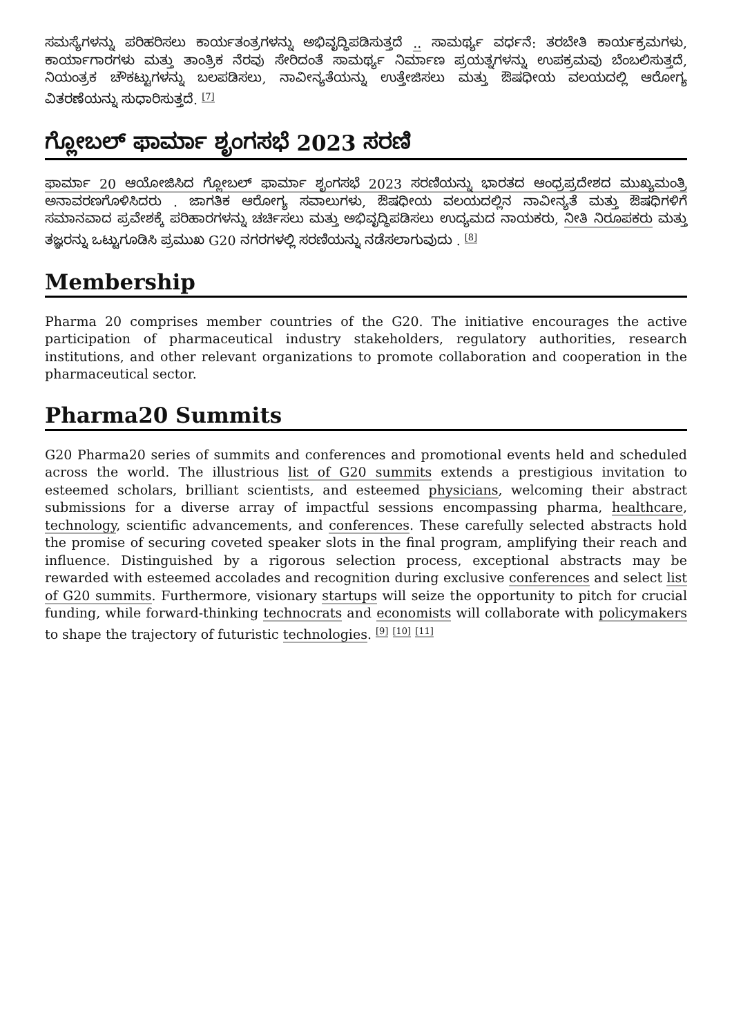ಸಮಸ್ಯೆಗಳನ್ನು ಪರಿಹರಿಸಲು ಕಾರ್ಯತಂತ್ರಗಳನ್ನು ಅಭಿವೃದ್ಧಿಪಡಿಸುತ್ತದೆ .. ಸಾಮರ್ಥ್ಯ ವರ್ಧನೆ: ತರಬೇತಿ ಕಾರ್ಯಕ್ರಮಗಳು, ಕಾರ್ಯಾಗಾರಗಳು ಮತ್ತು ತಾಂತ್ರಿಕ ನೆರವು ಸೇರಿದಂತೆ ಸಾಮರ್ಥ್ಯ ನಿರ್ಮಾಣ ಪ್ರಯತ್ನಗಳನ್ನು ಉಪಕ್ರಮವು ಬೆಂಬಲಿಸುತ್ತದೆ, ನಿಯಂತ್ರಕ ಚೌಕಟ್ಟುಗಳನ್ನು ಬಲಪಡಿಸಲು, ನಾವೀನ್ಯತೆಯನ್ನು ಉತ್ತೇಜಿಸಲು ಮತ್ತು ಔಷಧೀಯ ವಲಯದಲ್ಲಿ ಆರೋಗ್ಯ ವಿತರಣೆಯನ್ನು ಸುಧಾರಿಸುತ್ತದೆ. <sup>[7]</sup>
ಗ್ಲೋಬಲ್ ಫಾರ್ಮಾ ಶೃಂಗಸಭೆ 2023 ಸರಣಿ
ಫಾರ್ಮಾ 20 ಆಯೋಜಿಸಿದ ಗ್ಲೋಬಲ್ ಫಾರ್ಮಾ ಶೃಂಗಸಭೆ 2023 ಸರಣಿಯನ್ನು ಭಾರತದ ಆಂಧ್ರಪ್ರದೇಶದ ಮುಖ್ಯಮಂತ್ರಿ ಅನಾವರಣಗೊಳಿಸಿದರು . ಜಾಗತಿಕ ಆರೋಗ್ಯ ಸವಾಲುಗಳು, ಔಷಧೀಯ ವಲಯದಲ್ಲಿನ ನಾವೀನ್ಯತೆ ಮತ್ತು ಔಷಧಿಗಳಿಗೆ ಸಮಾನವಾದ ಪ್ರವೇಶಕ್ಕೆ ಪರಿಹಾರಗಳನ್ನು ಚರ್ಚಿಸಲು ಮತ್ತು ಅಭಿವೃದ್ಧಿಪಡಿಸಲು ಉದ್ಯಮದ ನಾಯಕರು, ನೀತಿ ನಿರೂಪಕರು ಮತ್ತು ತಜ್ಞರನ್ನು ಒಟ್ಟುಗೂಡಿಸಿ ಪ್ರಮುಖ G20 ನಗರಗಳಲ್ಲಿ ಸರಣಿಯನ್ನು ನಡೆಸಲಾಗುವುದು . <sup>[8]</sup>
Membership
Pharma 20 comprises member countries of the G20. The initiative encourages the active participation of pharmaceutical industry stakeholders, regulatory authorities, research institutions, and other relevant organizations to promote collaboration and cooperation in the pharmaceutical sector.
Pharma20 Summits
G20 Pharma20 series of summits and conferences and promotional events held and scheduled across the world. The illustrious list of G20 summits extends a prestigious invitation to esteemed scholars, brilliant scientists, and esteemed physicians, welcoming their abstract submissions for a diverse array of impactful sessions encompassing pharma, healthcare, technology, scientific advancements, and conferences. These carefully selected abstracts hold the promise of securing coveted speaker slots in the final program, amplifying their reach and influence. Distinguished by a rigorous selection process, exceptional abstracts may be rewarded with esteemed accolades and recognition during exclusive conferences and select list of G20 summits. Furthermore, visionary startups will seize the opportunity to pitch for crucial funding, while forward-thinking technocrats and economists will collaborate with policymakers to shape the trajectory of futuristic technologies. <sup>[9]</sup> <sup>[10]</sup> <sup>[11]</sup>